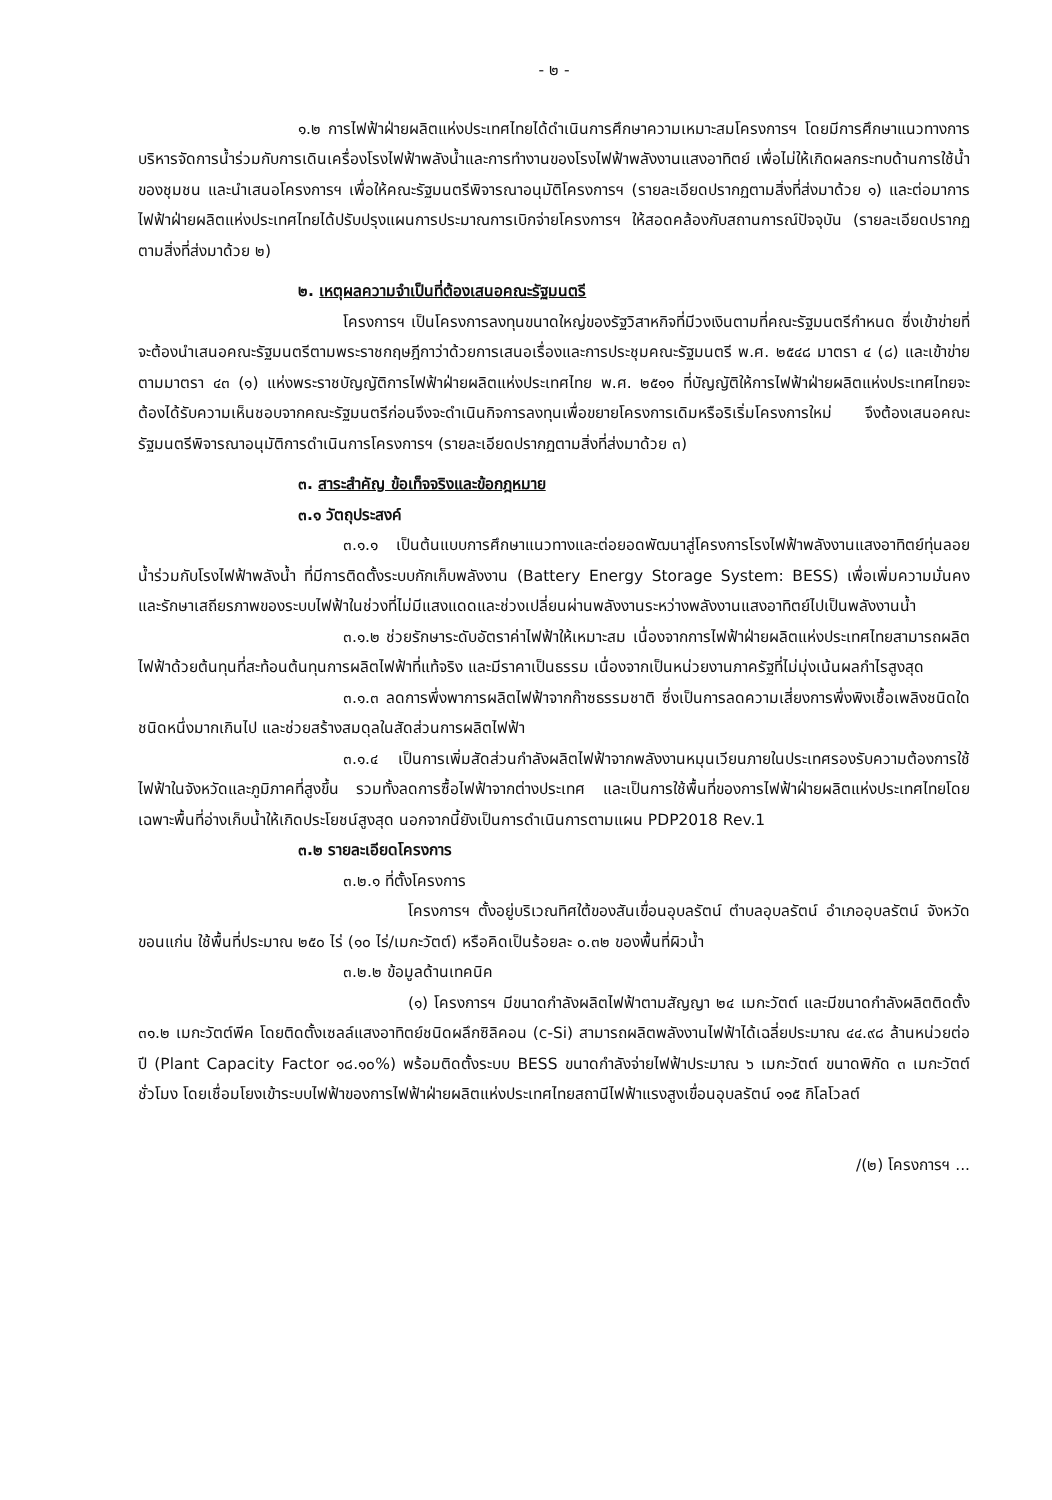- ๒ -
๑.๒ การไฟฟ้าฝ่ายผลิตแห่งประเทศไทยได้ดำเนินการศึกษาความเหมาะสมโครงการฯ โดยมีการศึกษาแนวทางการบริหารจัดการน้ำร่วมกับการเดินเครื่องโรงไฟฟ้าพลังน้ำและการทำงานของโรงไฟฟ้าพลังงานแสงอาทิตย์ เพื่อไม่ให้เกิดผลกระทบด้านการใช้น้ำของชุมชน และนำเสนอโครงการฯ เพื่อให้คณะรัฐมนตรีพิจารณาอนุมัติโครงการฯ (รายละเอียดปรากฏตามสิ่งที่ส่งมาด้วย ๑) และต่อมาการไฟฟ้าฝ่ายผลิตแห่งประเทศไทยได้ปรับปรุงแผนการประมาณการเบิกจ่ายโครงการฯ ให้สอดคล้องกับสถานการณ์ปัจจุบัน (รายละเอียดปรากฏตามสิ่งที่ส่งมาด้วย ๒)
๒. เหตุผลความจำเป็นที่ต้องเสนอคณะรัฐมนตรี
โครงการฯ เป็นโครงการลงทุนขนาดใหญ่ของรัฐวิสาหกิจที่มีวงเงินตามที่คณะรัฐมนตรีกำหนด ซึ่งเข้าข่ายที่จะต้องนำเสนอคณะรัฐมนตรีตามพระราชกฤษฎีกาว่าด้วยการเสนอเรื่องและการประชุมคณะรัฐมนตรี พ.ศ. ๒๕๔๘ มาตรา ๔ (๘) และเข้าข่ายตามมาตรา ๔๓ (๑) แห่งพระราชบัญญัติการไฟฟ้าฝ่ายผลิตแห่งประเทศไทย พ.ศ. ๒๕๑๑ ที่บัญญัติให้การไฟฟ้าฝ่ายผลิตแห่งประเทศไทยจะต้องได้รับความเห็นชอบจากคณะรัฐมนตรีก่อนจึงจะดำเนินกิจการลงทุนเพื่อขยายโครงการเดิมหรือริเริ่มโครงการใหม่ จึงต้องเสนอคณะรัฐมนตรีพิจารณาอนุมัติการดำเนินการโครงการฯ (รายละเอียดปรากฏตามสิ่งที่ส่งมาด้วย ๓)
๓. สาระสำคัญ ข้อเท็จจริงและข้อกฎหมาย
๓.๑ วัตถุประสงค์
๓.๑.๑ เป็นต้นแบบการศึกษาแนวทางและต่อยอดพัฒนาสู่โครงการโรงไฟฟ้าพลังงานแสงอาทิตย์ทุ่นลอยน้ำร่วมกับโรงไฟฟ้าพลังน้ำ ที่มีการติดตั้งระบบกักเก็บพลังงาน (Battery Energy Storage System: BESS) เพื่อเพิ่มความมั่นคง และรักษาเสถียรภาพของระบบไฟฟ้าในช่วงที่ไม่มีแสงแดดและช่วงเปลี่ยนผ่านพลังงานระหว่างพลังงานแสงอาทิตย์ไปเป็นพลังงานน้ำ
๓.๑.๒ ช่วยรักษาระดับอัตราค่าไฟฟ้าให้เหมาะสม เนื่องจากการไฟฟ้าฝ่ายผลิตแห่งประเทศไทยสามารถผลิตไฟฟ้าด้วยต้นทุนที่สะท้อนต้นทุนการผลิตไฟฟ้าที่แท้จริง และมีราคาเป็นธรรม เนื่องจากเป็นหน่วยงานภาครัฐที่ไม่มุ่งเน้นผลกำไรสูงสุด
๓.๑.๓ ลดการพึ่งพาการผลิตไฟฟ้าจากก๊าซธรรมชาติ ซึ่งเป็นการลดความเสี่ยงการพึ่งพิงเชื้อเพลิงชนิดใดชนิดหนึ่งมากเกินไป และช่วยสร้างสมดุลในสัดส่วนการผลิตไฟฟ้า
๓.๑.๔ เป็นการเพิ่มสัดส่วนกำลังผลิตไฟฟ้าจากพลังงานหมุนเวียนภายในประเทศรองรับความต้องการใช้ไฟฟ้าในจังหวัดและภูมิภาคที่สูงขึ้น รวมทั้งลดการซื้อไฟฟ้าจากต่างประเทศ และเป็นการใช้พื้นที่ของการไฟฟ้าฝ่ายผลิตแห่งประเทศไทยโดยเฉพาะพื้นที่อ่างเก็บน้ำให้เกิดประโยชน์สูงสุด นอกจากนี้ยังเป็นการดำเนินการตามแผน PDP2018 Rev.1
๓.๒ รายละเอียดโครงการ
๓.๒.๑ ที่ตั้งโครงการ
โครงการฯ ตั้งอยู่บริเวณทิศใต้ของสันเขื่อนอุบลรัตน์ ตำบลอุบลรัตน์ อำเภออุบลรัตน์ จังหวัดขอนแก่น ใช้พื้นที่ประมาณ ๒๕๐ ไร่ (๑๐ ไร่/เมกะวัตต์) หรือคิดเป็นร้อยละ ๐.๓๒ ของพื้นที่ผิวน้ำ
๓.๒.๒ ข้อมูลด้านเทคนิค
(๑) โครงการฯ มีขนาดกำลังผลิตไฟฟ้าตามสัญญา ๒๔ เมกะวัตต์ และมีขนาดกำลังผลิตติดตั้ง ๓๑.๒ เมกะวัตต์พีค โดยติดตั้งเซลล์แสงอาทิตย์ชนิดผลึกซิลิคอน (c-Si) สามารถผลิตพลังงานไฟฟ้าได้เฉลี่ยประมาณ ๔๔.๙๘ ล้านหน่วยต่อปี (Plant Capacity Factor ๑๘.๑๐%) พร้อมติดตั้งระบบ BESS ขนาดกำลังจ่ายไฟฟ้าประมาณ ๖ เมกะวัตต์ ขนาดพิกัด ๓ เมกะวัตต์ชั่วโมง โดยเชื่อมโยงเข้าระบบไฟฟ้าของการไฟฟ้าฝ่ายผลิตแห่งประเทศไทยสถานีไฟฟ้าแรงสูงเขื่อนอุบลรัตน์ ๑๑๕ กิโลโวลต์
/(๒) โครงการฯ ...